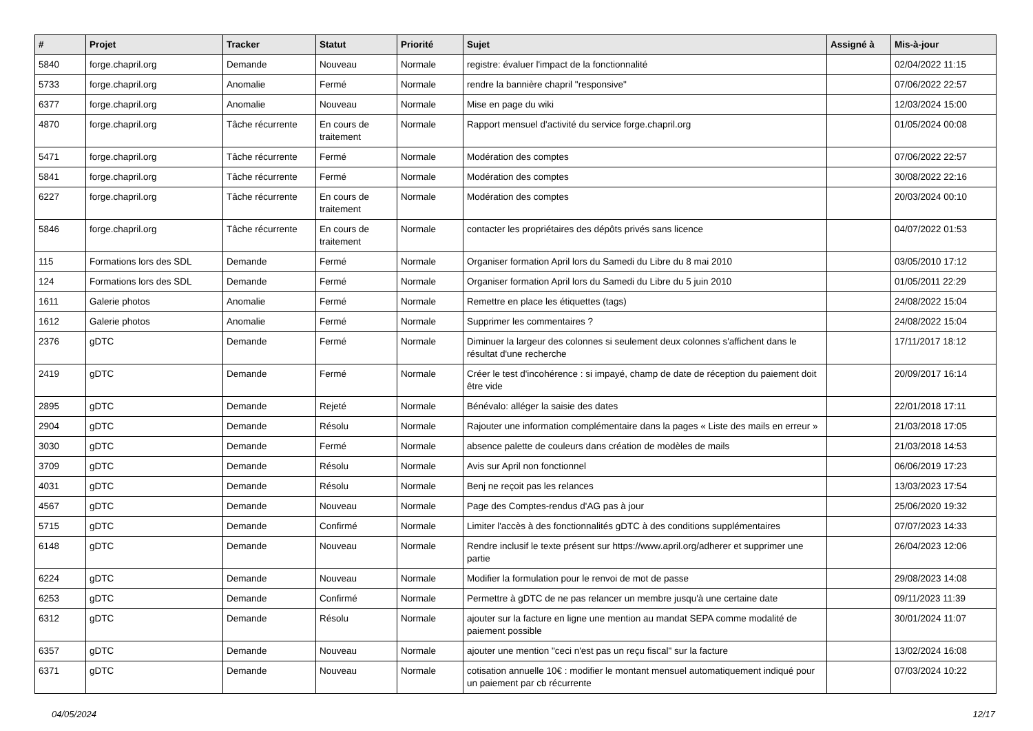| # | Projet | Tracker | Statut | Priorité | Sujet | Assigné à | Mis-à-jour |
| --- | --- | --- | --- | --- | --- | --- | --- |
| 5840 | forge.chapril.org | Demande | Nouveau | Normale | registre: évaluer l'impact de la fonctionnalité | | 02/04/2022 11:15 |
| 5733 | forge.chapril.org | Anomalie | Fermé | Normale | rendre la bannière chapril "responsive" | | 07/06/2022 22:57 |
| 6377 | forge.chapril.org | Anomalie | Nouveau | Normale | Mise en page du wiki | | 12/03/2024 15:00 |
| 4870 | forge.chapril.org | Tâche récurrente | En cours de traitement | Normale | Rapport mensuel d'activité du service forge.chapril.org | | 01/05/2024 00:08 |
| 5471 | forge.chapril.org | Tâche récurrente | Fermé | Normale | Modération des comptes | | 07/06/2022 22:57 |
| 5841 | forge.chapril.org | Tâche récurrente | Fermé | Normale | Modération des comptes | | 30/08/2022 22:16 |
| 6227 | forge.chapril.org | Tâche récurrente | En cours de traitement | Normale | Modération des comptes | | 20/03/2024 00:10 |
| 5846 | forge.chapril.org | Tâche récurrente | En cours de traitement | Normale | contacter les propriétaires des dépôts privés sans licence | | 04/07/2022 01:53 |
| 115 | Formations lors des SDL | Demande | Fermé | Normale | Organiser formation April lors du Samedi du Libre du 8 mai 2010 | | 03/05/2010 17:12 |
| 124 | Formations lors des SDL | Demande | Fermé | Normale | Organiser formation April lors du Samedi du Libre du 5 juin 2010 | | 01/05/2011 22:29 |
| 1611 | Galerie photos | Anomalie | Fermé | Normale | Remettre en place les étiquettes (tags) | | 24/08/2022 15:04 |
| 1612 | Galerie photos | Anomalie | Fermé | Normale | Supprimer les commentaires ? | | 24/08/2022 15:04 |
| 2376 | gDTC | Demande | Fermé | Normale | Diminuer la largeur des colonnes si seulement deux colonnes s'affichent dans le résultat d'une recherche | | 17/11/2017 18:12 |
| 2419 | gDTC | Demande | Fermé | Normale | Créer le test d'incohérence : si impayé, champ de date de réception du paiement doit être vide | | 20/09/2017 16:14 |
| 2895 | gDTC | Demande | Rejeté | Normale | Bénévalo: alléger la saisie des dates | | 22/01/2018 17:11 |
| 2904 | gDTC | Demande | Résolu | Normale | Rajouter une information complémentaire dans la pages « Liste des mails en erreur » | | 21/03/2018 17:05 |
| 3030 | gDTC | Demande | Fermé | Normale | absence palette de couleurs dans création de modèles de mails | | 21/03/2018 14:53 |
| 3709 | gDTC | Demande | Résolu | Normale | Avis sur April non fonctionnel | | 06/06/2019 17:23 |
| 4031 | gDTC | Demande | Résolu | Normale | Benj ne reçoit pas les relances | | 13/03/2023 17:54 |
| 4567 | gDTC | Demande | Nouveau | Normale | Page des Comptes-rendus d'AG pas à jour | | 25/06/2020 19:32 |
| 5715 | gDTC | Demande | Confirmé | Normale | Limiter l'accès à des fonctionnalités gDTC à des conditions supplémentaires | | 07/07/2023 14:33 |
| 6148 | gDTC | Demande | Nouveau | Normale | Rendre inclusif le texte présent sur https://www.april.org/adherer et supprimer une partie | | 26/04/2023 12:06 |
| 6224 | gDTC | Demande | Nouveau | Normale | Modifier la formulation pour le renvoi de mot de passe | | 29/08/2023 14:08 |
| 6253 | gDTC | Demande | Confirmé | Normale | Permettre à gDTC de ne pas relancer un membre jusqu'à une certaine date | | 09/11/2023 11:39 |
| 6312 | gDTC | Demande | Résolu | Normale | ajouter sur la facture en ligne une mention au mandat SEPA comme modalité de paiement possible | | 30/01/2024 11:07 |
| 6357 | gDTC | Demande | Nouveau | Normale | ajouter une mention "ceci n'est pas un reçu fiscal" sur la facture | | 13/02/2024 16:08 |
| 6371 | gDTC | Demande | Nouveau | Normale | cotisation annuelle 10€ : modifier le montant mensuel automatiquement indiqué pour un paiement par cb récurrente | | 07/03/2024 10:22 |
04/05/2024 12/17